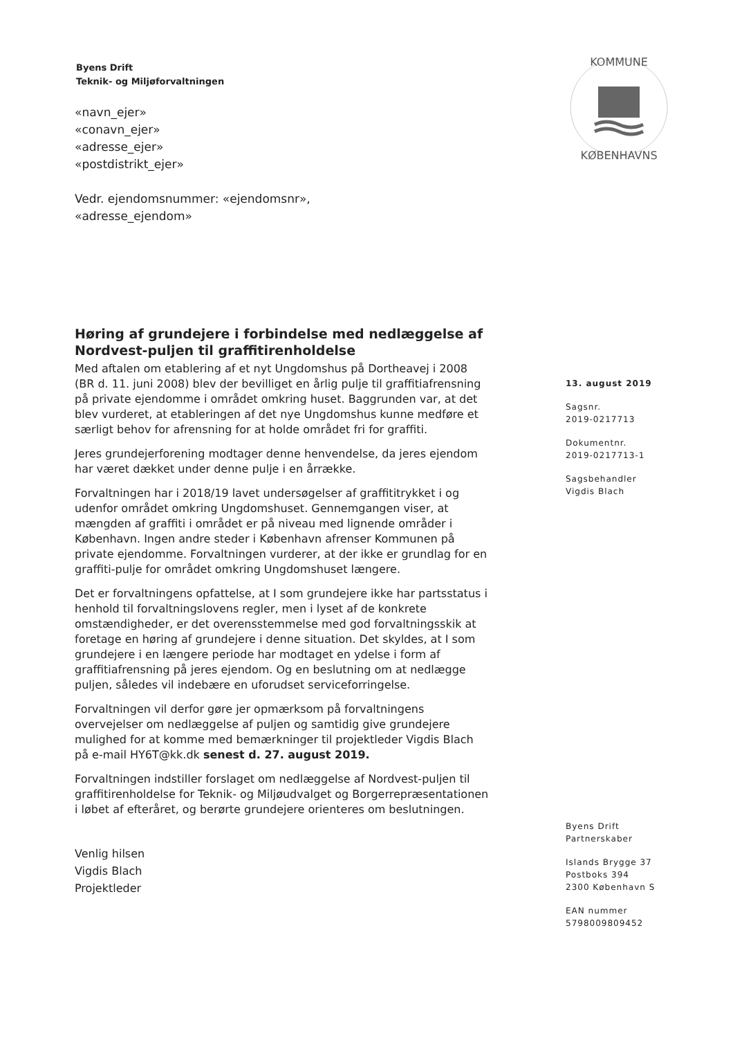Byens Drift
Teknik- og Miljøforvaltningen
«navn_ejer»
«conavn_ejer»
«adresse_ejer»
«postdistrikt_ejer»
Vedr. ejendomsnummer: «ejendomsnr»,
«adresse_ejendom»
KOMMUNE
KØBENHAVNS
Høring af grundejere i forbindelse med nedlæggelse af Nordvest-puljen til graffitirenholdelse
Med aftalen om etablering af et nyt Ungdomshus på Dortheavej i 2008 (BR d. 11. juni 2008) blev der bevilliget en årlig pulje til graffitiafrensning på private ejendomme i området omkring huset. Baggrunden var, at det blev vurderet, at etableringen af det nye Ungdomshus kunne medføre et særligt behov for afrensning for at holde området fri for graffiti.
Jeres grundejerforening modtager denne henvendelse, da jeres ejendom har været dækket under denne pulje i en årrække.
Forvaltningen har i 2018/19 lavet undersøgelser af graffititrykket i og udenfor området omkring Ungdomshuset. Gennemgangen viser, at mængden af graffiti i området er på niveau med lignende områder i København. Ingen andre steder i København afrenser Kommunen på private ejendomme. Forvaltningen vurderer, at der ikke er grundlag for en graffiti-pulje for området omkring Ungdomshuset længere.
Det er forvaltningens opfattelse, at I som grundejere ikke har partsstatus i henhold til forvaltningslovens regler, men i lyset af de konkrete omstændigheder, er det overensstemmelse med god forvaltningsskik at foretage en høring af grundejere i denne situation. Det skyldes, at I som grundejere i en længere periode har modtaget en ydelse i form af graffitiafrensning på jeres ejendom. Og en beslutning om at nedlægge puljen, således vil indebære en uforudset serviceforringelse.
Forvaltningen vil derfor gøre jer opmærksom på forvaltningens overvejelser om nedlæggelse af puljen og samtidig give grundejere mulighed for at komme med bemærkninger til projektleder Vigdis Blach på e-mail HY6T@kk.dk senest d. 27. august 2019.
Forvaltningen indstiller forslaget om nedlæggelse af Nordvest-puljen til graffitirenholdelse for Teknik- og Miljøudvalget og Borgerrepræsentationen i løbet af efteråret, og berørte grundejere orienteres om beslutningen.
Venlig hilsen
Vigdis Blach
Projektleder
13. august 2019
Sagsnr.
2019-0217713
Dokumentnr.
2019-0217713-1
Sagsbehandler
Vigdis Blach
Byens Drift
Partnerskaber
Islands Brygge 37
Postboks 394
2300 København S
EAN nummer
5798009809452